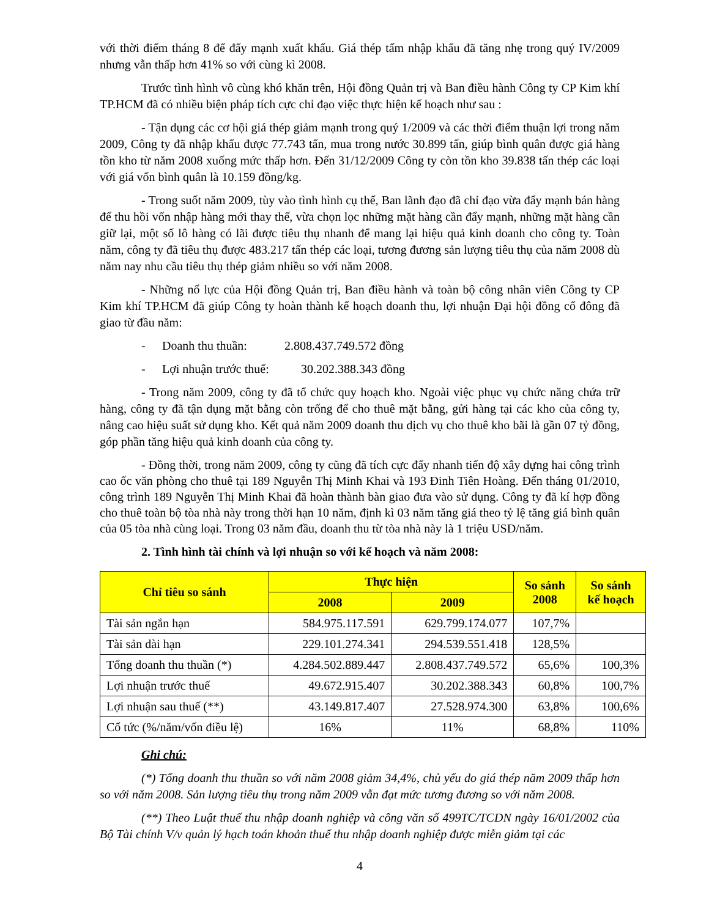với thời điểm tháng 8 để đẩy mạnh xuất khẩu. Giá thép tấm nhập khẩu đã tăng nhẹ trong quý IV/2009 nhưng vẫn thấp hơn 41% so với cùng kì 2008.
Trước tình hình vô cùng khó khăn trên, Hội đồng Quản trị và Ban điều hành Công ty CP Kim khí TP.HCM đã có nhiều biện pháp tích cực chỉ đạo việc thực hiện kế hoạch như sau :
- Tận dụng các cơ hội giá thép giảm mạnh trong quý 1/2009 và các thời điểm thuận lợi trong năm 2009, Công ty đã nhập khẩu được 77.743 tấn, mua trong nước 30.899 tấn, giúp bình quân được giá hàng tồn kho từ năm 2008 xuống mức thấp hơn. Đến 31/12/2009 Công ty còn tồn kho 39.838 tấn thép các loại với giá vốn bình quân là 10.159 đồng/kg.
- Trong suốt năm 2009, tùy vào tình hình cụ thể, Ban lãnh đạo đã chỉ đạo vừa đẩy mạnh bán hàng để thu hồi vốn nhập hàng mới thay thế, vừa chọn lọc những mặt hàng cần đẩy mạnh, những mặt hàng cần giữ lại, một số lô hàng có lãi được tiêu thụ nhanh để mang lại hiệu quả kinh doanh cho công ty. Toàn năm, công ty đã tiêu thụ được 483.217 tấn thép các loại, tương đương sản lượng tiêu thụ của năm 2008 dù năm nay nhu cầu tiêu thụ thép giảm nhiều so với năm 2008.
- Những nổ lực của Hội đồng Quản trị, Ban điều hành và toàn bộ công nhân viên Công ty CP Kim khí TP.HCM đã giúp Công ty hoàn thành kế hoạch doanh thu, lợi nhuận Đại hội đồng cổ đông đã giao từ đầu năm:
- Doanh thu thuần: 2.808.437.749.572 đồng
- Lợi nhuận trước thuế: 30.202.388.343 đồng
- Trong năm 2009, công ty đã tổ chức quy hoạch kho. Ngoài việc phục vụ chức năng chứa trữ hàng, công ty đã tận dụng mặt bằng còn trống để cho thuê mặt bằng, gửi hàng tại các kho của công ty, nâng cao hiệu suất sử dụng kho. Kết quả năm 2009 doanh thu dịch vụ cho thuê kho bãi là gần 07 tỷ đồng, góp phần tăng hiệu quả kinh doanh của công ty.
- Đồng thời, trong năm 2009, công ty cũng đã tích cực đẩy nhanh tiến độ xây dựng hai công trình cao ốc văn phòng cho thuê tại 189 Nguyễn Thị Minh Khai và 193 Đinh Tiên Hoàng. Đến tháng 01/2010, công trình 189 Nguyễn Thị Minh Khai đã hoàn thành bàn giao đưa vào sử dụng. Công ty đã kí hợp đồng cho thuê toàn bộ tòa nhà này trong thời hạn 10 năm, định kì 03 năm tăng giá theo tỷ lệ tăng giá bình quân của 05 tòa nhà cùng loại. Trong 03 năm đầu, doanh thu từ tòa nhà này là 1 triệu USD/năm.
2. Tình hình tài chính và lợi nhuận so với kế hoạch và năm 2008:
| Chỉ tiêu so sánh | Thực hiện | | So sánh 2008 | So sánh kế hoạch |
| --- | --- | --- | --- | --- |
| | 2008 | 2009 | | |
| Tài sản ngắn hạn | 584.975.117.591 | 629.799.174.077 | 107,7% | |
| Tài sản dài hạn | 229.101.274.341 | 294.539.551.418 | 128,5% | |
| Tổng doanh thu thuần (*) | 4.284.502.889.447 | 2.808.437.749.572 | 65,6% | 100,3% |
| Lợi nhuận trước thuế | 49.672.915.407 | 30.202.388.343 | 60,8% | 100,7% |
| Lợi nhuận sau thuế (**) | 43.149.817.407 | 27.528.974.300 | 63,8% | 100,6% |
| Cổ tức (%/năm/vốn điều lệ) | 16% | 11% | 68,8% | 110% |
Ghi chú:
(*) Tổng doanh thu thuần so với năm 2008 giảm 34,4%, chủ yếu do giá thép năm 2009 thấp hơn so với năm 2008. Sản lượng tiêu thụ trong năm 2009 vẫn đạt mức tương đương so với năm 2008.
(**) Theo Luật thuế thu nhập doanh nghiệp và công văn số 499TC/TCDN ngày 16/01/2002 của Bộ Tài chính V/v quản lý hạch toán khoản thuế thu nhập doanh nghiệp được miễn giảm tại các
4